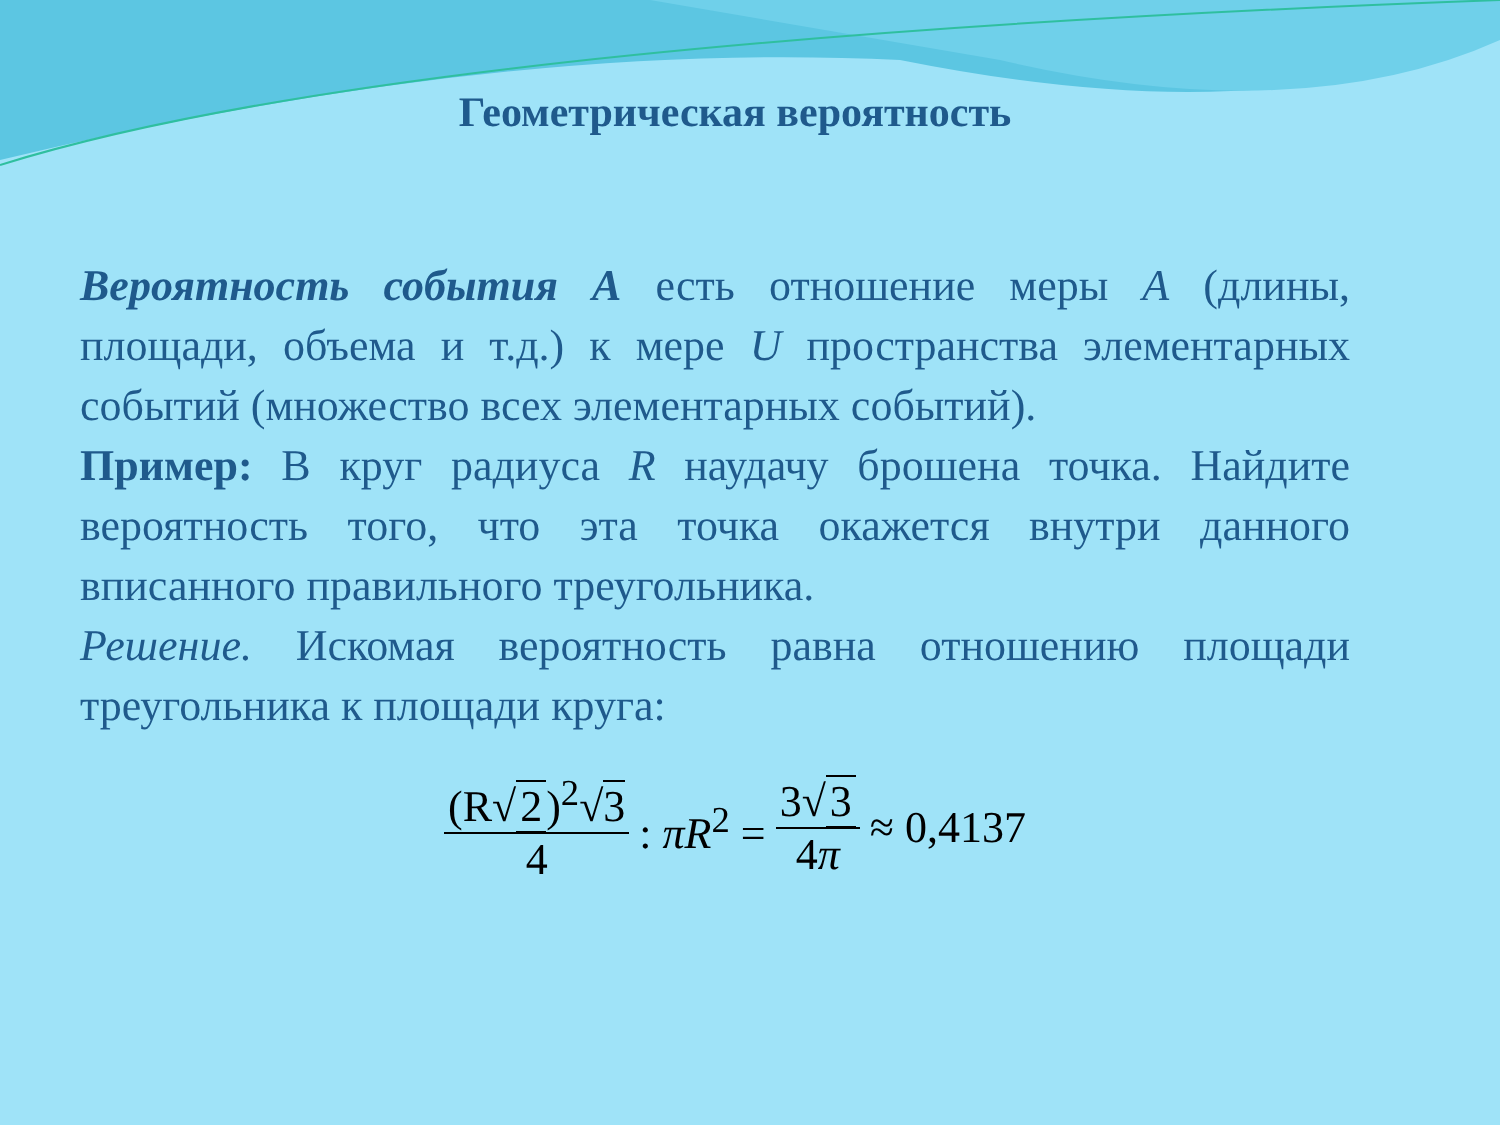Геометрическая вероятность
Вероятность события А есть отношение меры А (длины, площади, объема и т.д.) к мере U пространства элементарных событий (множество всех элементарных событий).
Пример: В круг радиуса R наудачу брошена точка. Найдите вероятность того, что эта точка окажется внутри данного вписанного правильного треугольника.
Решение. Искомая вероятность равна отношению площади треугольника к площади круга:
(R√ 2)<sup>2</sup>√3 4 : πR<sup>2</sup> = 3√ 3 4π ≈ 0,4137